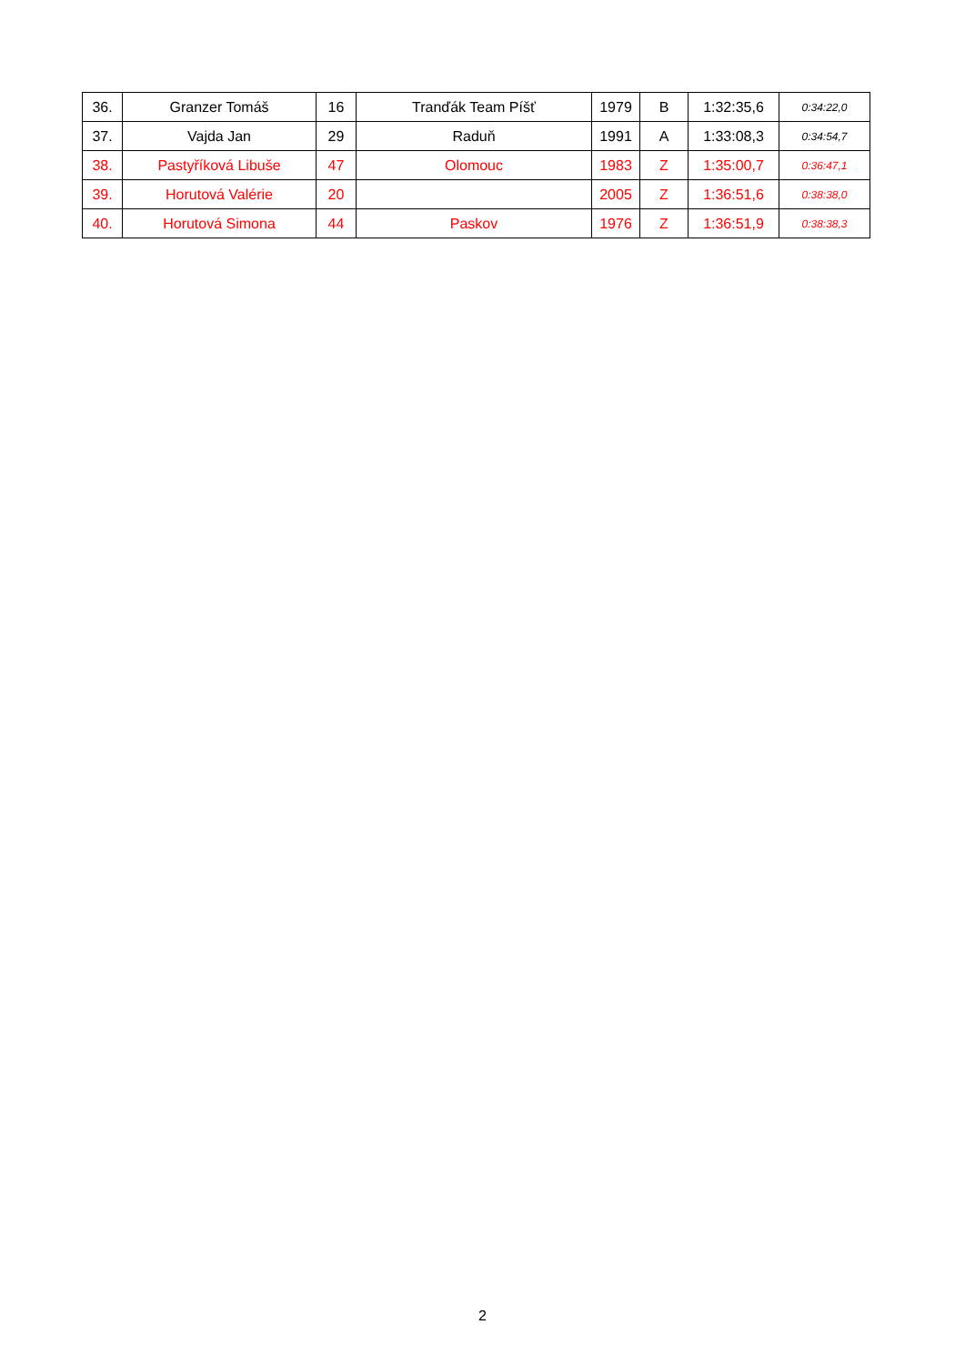| 36. | Granzer Tomáš | 16 | Tranďák Team Píšť | 1979 | B | 1:32:35,6 | 0:34:22,0 |
| 37. | Vajda Jan | 29 | Raduň | 1991 | A | 1:33:08,3 | 0:34:54,7 |
| 38. | Pastyříková Libuše | 47 | Olomouc | 1983 | Z | 1:35:00,7 | 0:36:47,1 |
| 39. | Horutová Valérie | 20 | | 2005 | Z | 1:36:51,6 | 0:38:38,0 |
| 40. | Horutová Simona | 44 | Paskov | 1976 | Z | 1:36:51,9 | 0:38:38,3 |
2